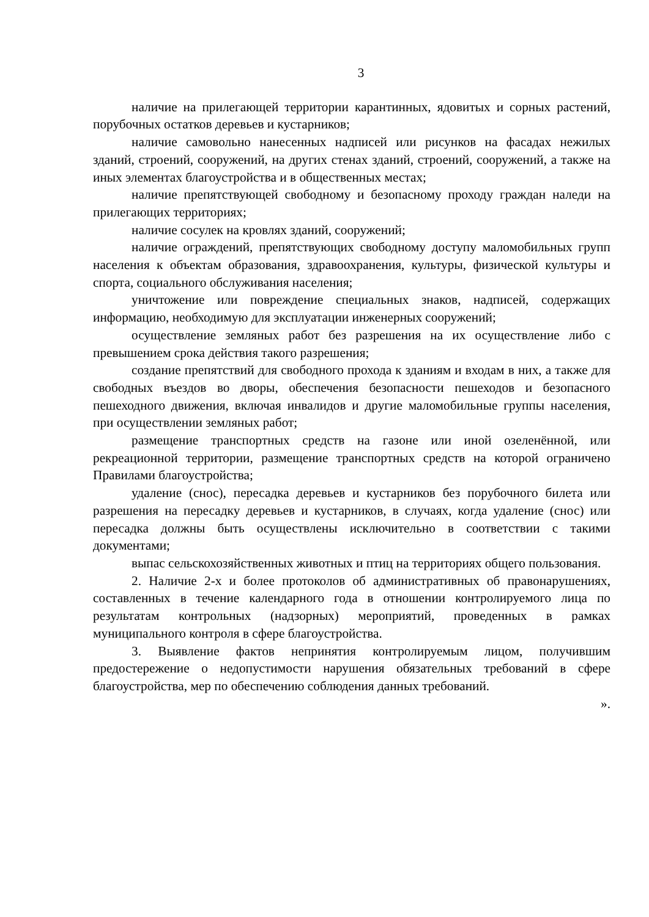3
наличие на прилегающей территории карантинных, ядовитых и сорных растений, порубочных остатков деревьев и кустарников;
наличие самовольно нанесенных надписей или рисунков на фасадах нежилых зданий, строений, сооружений, на других стенах зданий, строений, сооружений, а также на иных элементах благоустройства и в общественных местах;
наличие препятствующей свободному и безопасному проходу граждан наледи на прилегающих территориях;
наличие сосулек на кровлях зданий, сооружений;
наличие ограждений, препятствующих свободному доступу маломобильных групп населения к объектам образования, здравоохранения, культуры, физической культуры и спорта, социального обслуживания населения;
уничтожение или повреждение специальных знаков, надписей, содержащих информацию, необходимую для эксплуатации инженерных сооружений;
осуществление земляных работ без разрешения на их осуществление либо с превышением срока действия такого разрешения;
создание препятствий для свободного прохода к зданиям и входам в них, а также для свободных въездов во дворы, обеспечения безопасности пешеходов и безопасного пешеходного движения, включая инвалидов и другие маломобильные группы населения, при осуществлении земляных работ;
размещение транспортных средств на газоне или иной озеленённой, или рекреационной территории, размещение транспортных средств на которой ограничено Правилами благоустройства;
удаление (снос), пересадка деревьев и кустарников без порубочного билета или разрешения на пересадку деревьев и кустарников, в случаях, когда удаление (снос) или пересадка должны быть осуществлены исключительно в соответствии с такими документами;
выпас сельскохозяйственных животных и птиц на территориях общего пользования.
2. Наличие 2-х и более протоколов об административных об правонарушениях, составленных в течение календарного года в отношении контролируемого лица по результатам контрольных (надзорных) мероприятий, проведенных в рамках муниципального контроля в сфере благоустройства.
3. Выявление фактов непринятия контролируемым лицом, получившим предостережение о недопустимости нарушения обязательных требований в сфере благоустройства, мер по обеспечению соблюдения данных требований.
».